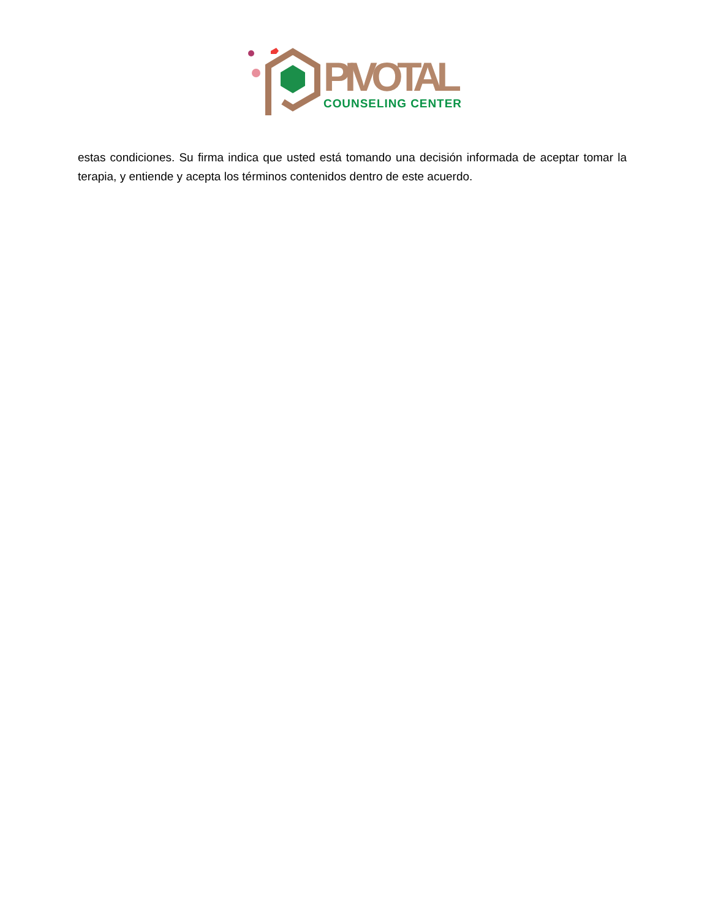PIVOTAL
COUNSELING CENTER
estas condiciones. Su firma indica que usted está tomando una decisión informada de aceptar tomar la terapia, y entiende y acepta los términos contenidos dentro de este acuerdo.